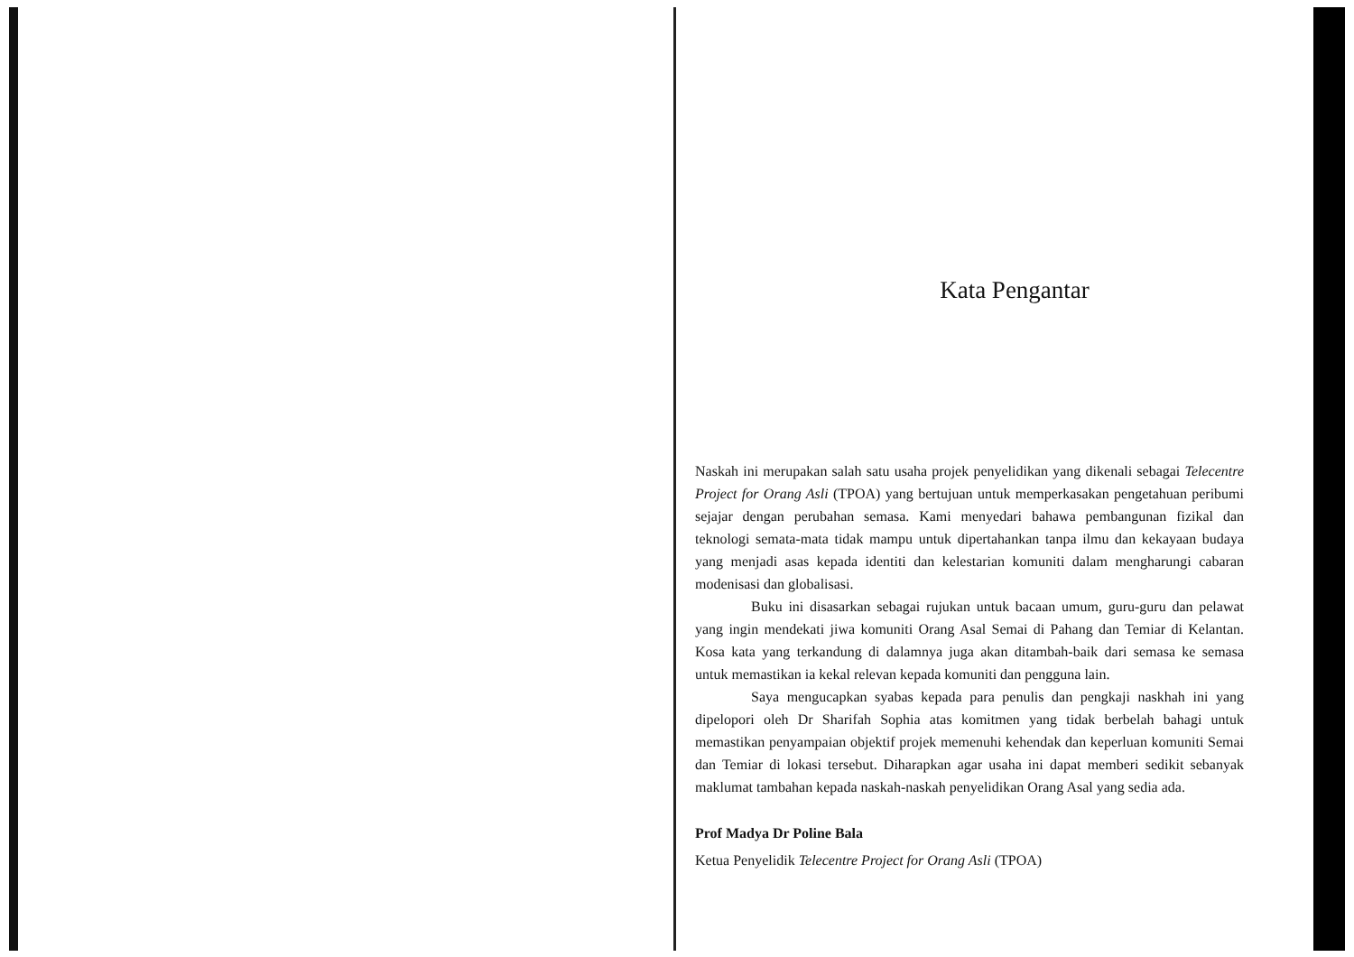Kata Pengantar
Naskah ini merupakan salah satu usaha projek penyelidikan yang dikenali sebagai Telecentre Project for Orang Asli (TPOA) yang bertujuan untuk memperkasakan pengetahuan peribumi sejajar dengan perubahan semasa. Kami menyedari bahawa pembangunan fizikal dan teknologi semata-mata tidak mampu untuk dipertahankan tanpa ilmu dan kekayaan budaya yang menjadi asas kepada identiti dan kelestarian komuniti dalam mengharungi cabaran modenisasi dan globalisasi.
Buku ini disasarkan sebagai rujukan untuk bacaan umum, guru-guru dan pelawat yang ingin mendekati jiwa komuniti Orang Asal Semai di Pahang dan Temiar di Kelantan. Kosa kata yang terkandung di dalamnya juga akan ditambah-baik dari semasa ke semasa untuk memastikan ia kekal relevan kepada komuniti dan pengguna lain.
Saya mengucapkan syabas kepada para penulis dan pengkaji naskhah ini yang dipelopori oleh Dr Sharifah Sophia atas komitmen yang tidak berbelah bahagi untuk memastikan penyampaian objektif projek memenuhi kehendak dan keperluan komuniti Semai dan Temiar di lokasi tersebut. Diharapkan agar usaha ini dapat memberi sedikit sebanyak maklumat tambahan kepada naskah-naskah penyelidikan Orang Asal yang sedia ada.
Prof Madya Dr Poline Bala
Ketua Penyelidik Telecentre Project for Orang Asli (TPOA)